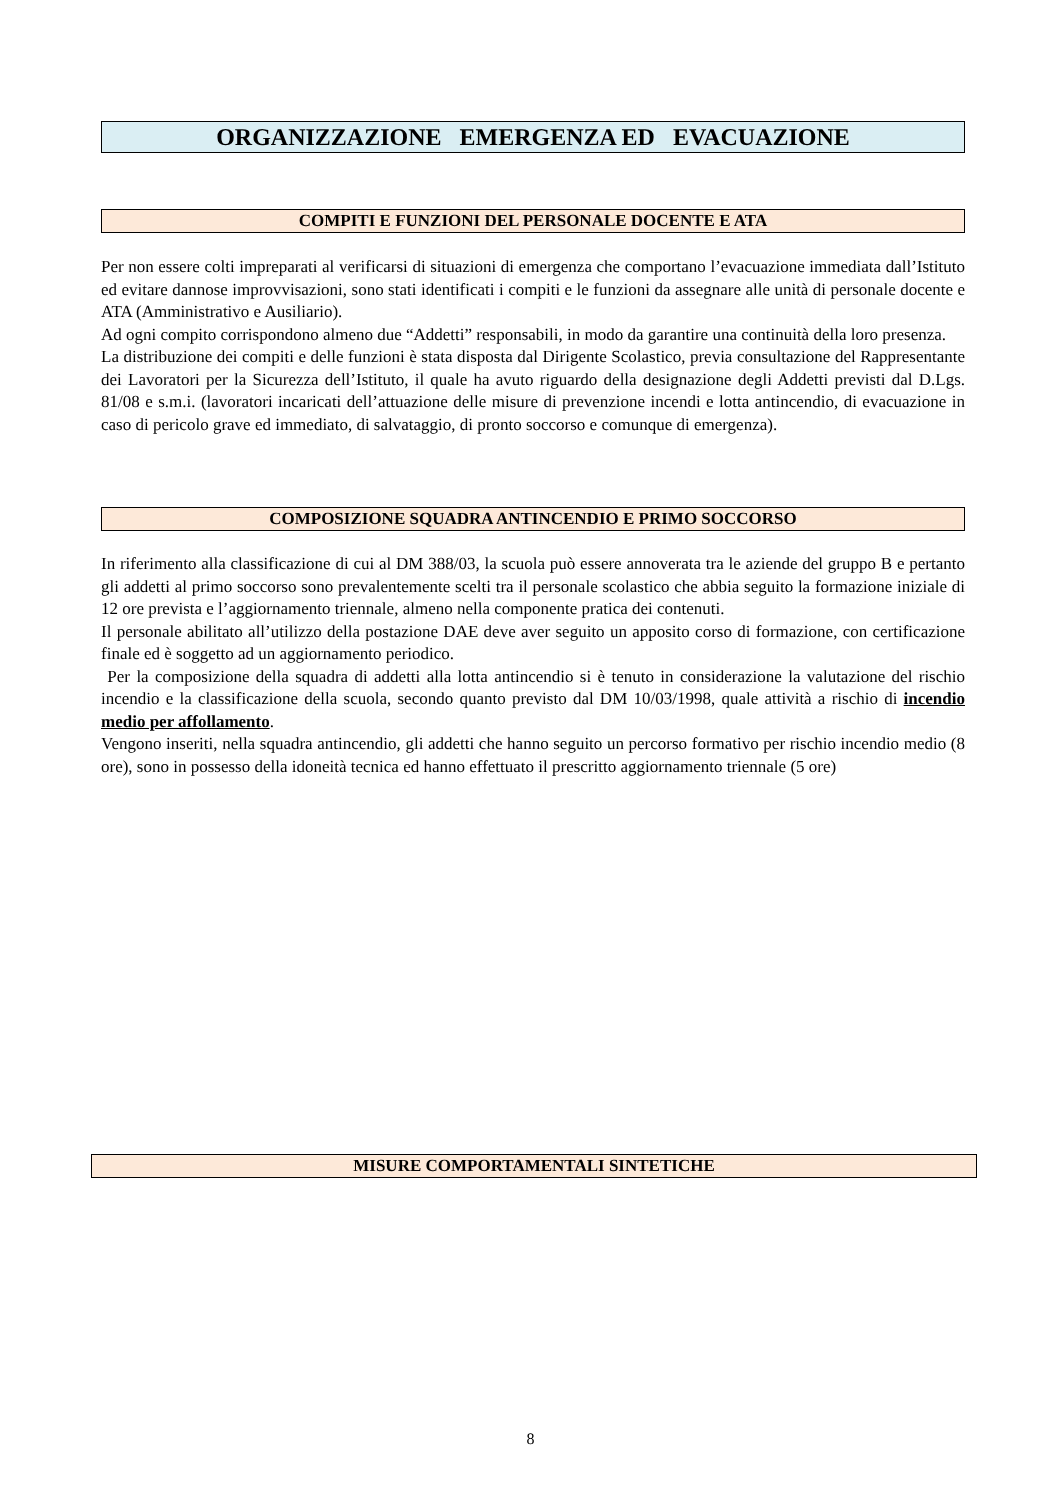ORGANIZZAZIONE EMERGENZA ED EVACUAZIONE
COMPITI E FUNZIONI DEL PERSONALE DOCENTE E ATA
Per non essere colti impreparati al verificarsi di situazioni di emergenza che comportano l’evacuazione immediata dall’Istituto ed evitare dannose improvvisazioni, sono stati identificati i compiti e le funzioni da assegnare alle unità di personale docente e ATA (Amministrativo e Ausiliario).
Ad ogni compito corrispondono almeno due “Addetti” responsabili, in modo da garantire una continuità della loro presenza.
La distribuzione dei compiti e delle funzioni è stata disposta dal Dirigente Scolastico, previa consultazione del Rappresentante dei Lavoratori per la Sicurezza dell’Istituto, il quale ha avuto riguardo della designazione degli Addetti previsti dal D.Lgs. 81/08 e s.m.i. (lavoratori incaricati dell’attuazione delle misure di prevenzione incendi e lotta antincendio, di evacuazione in caso di pericolo grave ed immediato, di salvataggio, di pronto soccorso e comunque di emergenza).
COMPOSIZIONE SQUADRA ANTINCENDIO E PRIMO SOCCORSO
In riferimento alla classificazione di cui al DM 388/03, la scuola può essere annoverata tra le aziende del gruppo B e pertanto gli addetti al primo soccorso sono prevalentemente scelti tra il personale scolastico che abbia seguito la formazione iniziale di 12 ore prevista e l’aggiornamento triennale, almeno nella componente pratica dei contenuti.
Il personale abilitato all’utilizzo della postazione DAE deve aver seguito un apposito corso di formazione, con certificazione finale ed è soggetto ad un aggiornamento periodico.
Per la composizione della squadra di addetti alla lotta antincendio si è tenuto in considerazione la valutazione del rischio incendio e la classificazione della scuola, secondo quanto previsto dal DM 10/03/1998, quale attività a rischio di incendio medio per affollamento.
Vengono inseriti, nella squadra antincendio, gli addetti che hanno seguito un percorso formativo per rischio incendio medio (8 ore), sono in possesso della idoneità tecnica ed hanno effettuato il prescritto aggiornamento triennale (5 ore)
MISURE COMPORTAMENTALI SINTETICHE
8